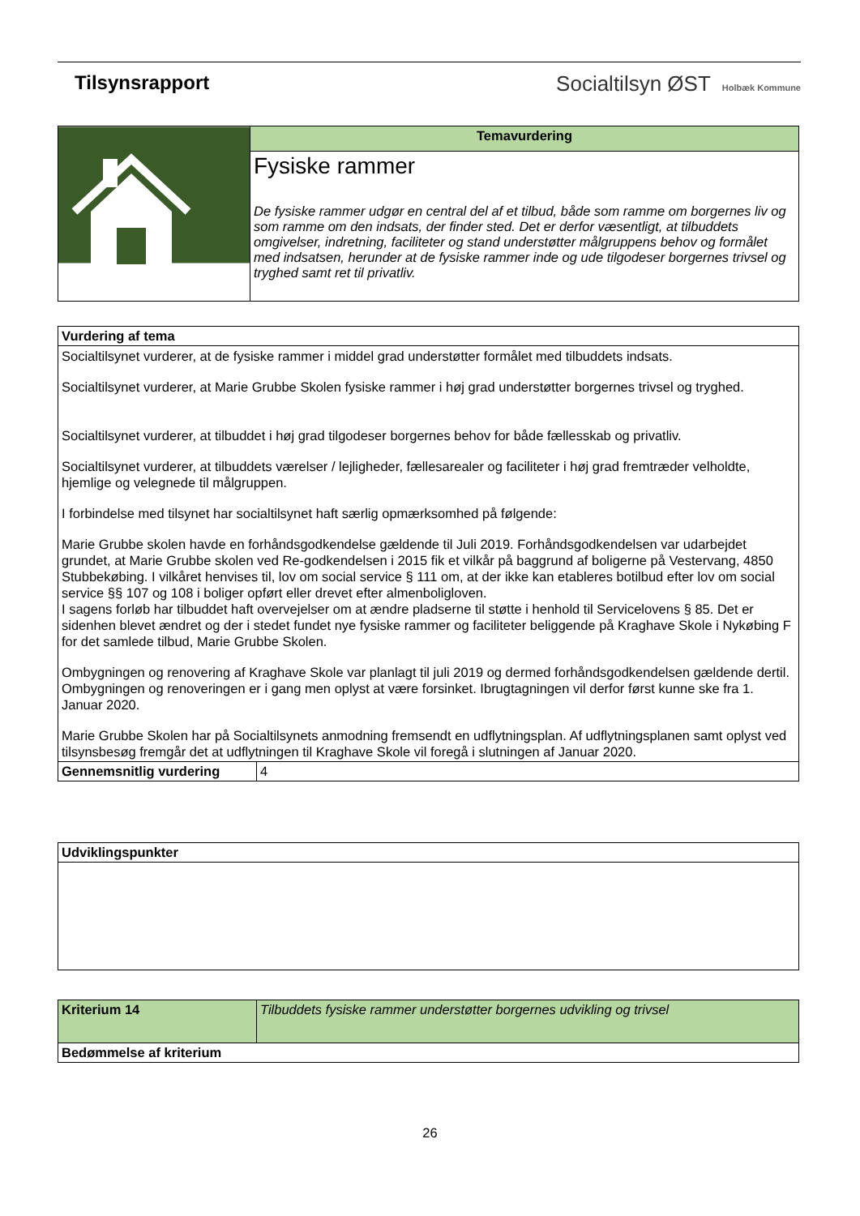Tilsynsrapport Socialtilsyn ØST Holbæk Kommune
| | Temavurdering |
| | Fysiske rammer De fysiske rammer udgør en central del af et tilbud, både som ramme om borgernes liv og som ramme om den indsats, der finder sted. Det er derfor væsentligt, at tilbuddets omgivelser, indretning, faciliteter og stand understøtter målgruppens behov og formålet med indsatsen, herunder at de fysiske rammer inde og ude tilgodeser borgernes trivsel og tryghed samt ret til privatliv. |
| Vurdering af tema | |
| Socialtilsynet vurderer, at de fysiske rammer i middel grad understøtter formålet med tilbuddets indsats. Socialtilsynet vurderer, at Marie Grubbe Skolen fysiske rammer i høj grad understøtter borgernes trivsel og tryghed. Socialtilsynet vurderer, at tilbuddet i høj grad tilgodeser borgernes behov for både fællesskab og privatliv. Socialtilsynet vurderer, at tilbuddets værelser / lejligheder, fællesarealer og faciliteter i høj grad fremtræder velholdte, hjemlige og velegnede til målgruppen. I forbindelse med tilsynet har socialtilsynet haft særlig opmærksomhed på følgende: Marie Grubbe skolen havde en forhåndsgodkendelse gældende til Juli 2019. Forhåndsgodkendelsen var udarbejdet grundet, at Marie Grubbe skolen ved Re-godkendelsen i 2015 fik et vilkår på baggrund af boligerne på Vestervang, 4850 Stubbekøbing. I vilkåret henvises til, lov om social service § 111 om, at der ikke kan etableres botilbud efter lov om social service §§ 107 og 108 i boliger opført eller drevet efter almenboligloven. I sagens forløb har tilbuddet haft overvejelser om at ændre pladserne til støtte i henhold til Servicelovens § 85. Det er sidenhen blevet ændret og der i stedet fundet nye fysiske rammer og faciliteter beliggende på Kraghave Skole i Nykøbing F for det samlede tilbud, Marie Grubbe Skolen. Ombygningen og renovering af Kraghave Skole var planlagt til juli 2019 og dermed forhåndsgodkendelsen gældende dertil. Ombygningen og renoveringen er i gang men oplyst at være forsinket. Ibrugtagningen vil derfor først kunne ske fra 1. Januar 2020. Marie Grubbe Skolen har på Socialtilsynets anmodning fremsendt en udflytningsplan. Af udflytningsplanen samt oplyst ved tilsynsbesøg fremgår det at udflytningen til Kraghave Skole vil foregå i slutningen af Januar 2020. | |
| Gennemsnitlig vurdering | 4 |
| Udviklingspunkter |
| Kriterium 14 | Tilbuddets fysiske rammer understøtter borgernes udvikling og trivsel |
| Bedømmelse af kriterium | |
26